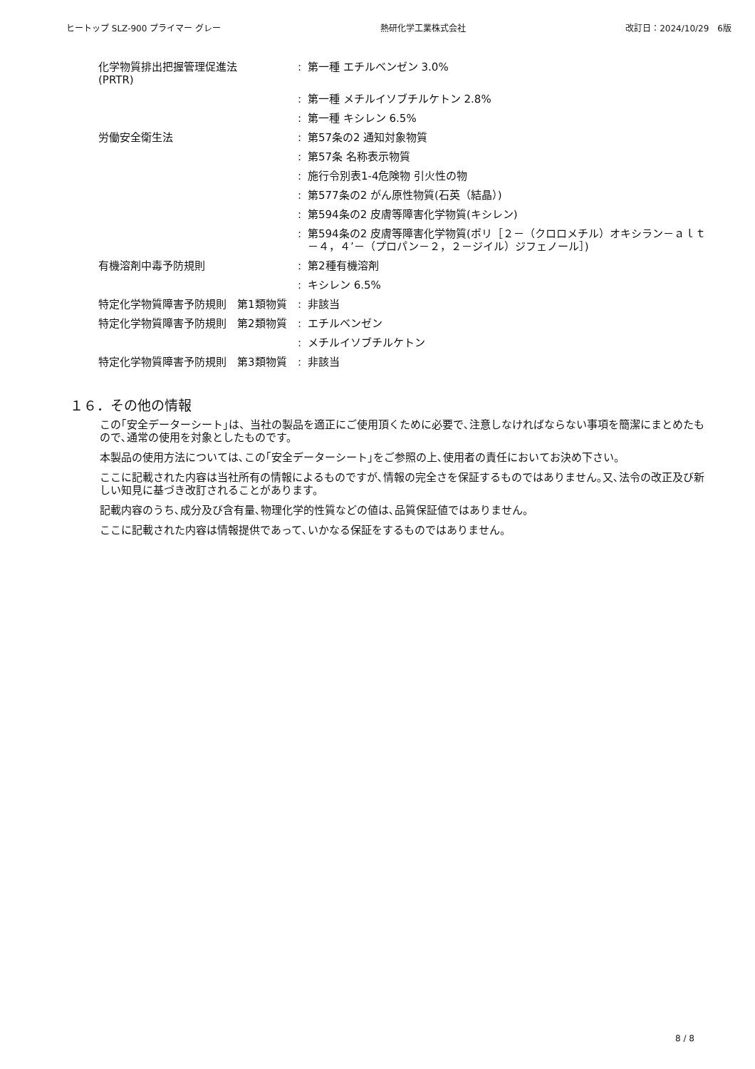ヒートップ SLZ-900 プライマー グレー 熱研化学工業株式会社 改訂日：2024/10/29　6版
| 化学物質排出把握管理促進法 (PRTR) | : | 第一種 エチルベンゼン 3.0% |
| | : | 第一種 メチルイソブチルケトン 2.8% |
| | : | 第一種 キシレン 6.5% |
| 労働安全衛生法 | : | 第57条の2 通知対象物質 |
| | : | 第57条 名称表示物質 |
| | : | 施行令別表1-4危険物 引火性の物 |
| | : | 第577条の2 がん原性物質(石英（結晶）) |
| | : | 第594条の2 皮膚等障害化学物質(キシレン) |
| | : | 第594条の2 皮膚等障害化学物質(ポリ［２－（クロロメチル）オキシラン－ａｌｔ－４，４’－（プロパン－２，２－ジイル）ジフェノール］) |
| 有機溶剤中毒予防規則 | : | 第2種有機溶剤 |
| | : | キシレン 6.5% |
| 特定化学物質障害予防規則 第1類物質 | : | 非該当 |
| 特定化学物質障害予防規則 第2類物質 | : | エチルベンゼン |
| | : | メチルイソブチルケトン |
| 特定化学物質障害予防規則 第3類物質 | : | 非該当 |
１６．その他の情報
この｢安全データーシート｣は、当社の製品を適正にご使用頂くために必要で､注意しなければならない事項を簡潔にまとめたもので､通常の使用を対象としたものです。
本製品の使用方法については､この｢安全データーシート｣をご参照の上､使用者の責任においてお決め下さい。
ここに記載された内容は当社所有の情報によるものですが､情報の完全さを保証するものではありません｡又､法令の改正及び新しい知見に基づき改訂されることがあります。
記載内容のうち､成分及び含有量､物理化学的性質などの値は､品質保証値ではありません。
ここに記載された内容は情報提供であって､いかなる保証をするものではありません。
8 / 8